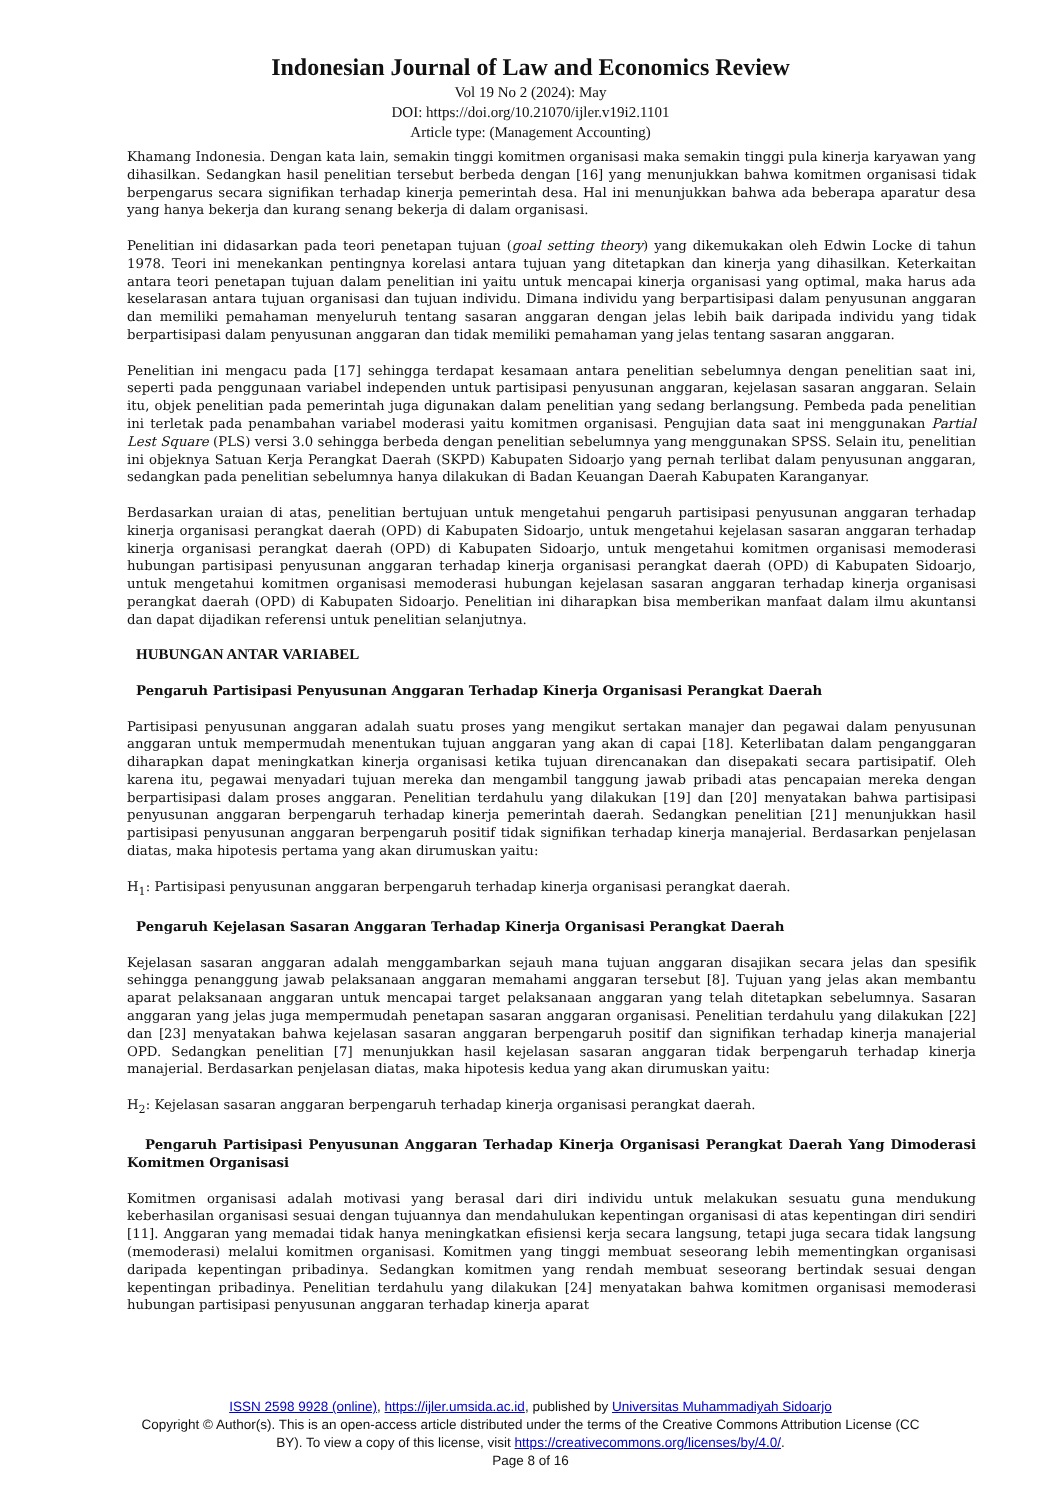Indonesian Journal of Law and Economics Review
Vol 19 No 2 (2024): May
DOI: https://doi.org/10.21070/ijler.v19i2.1101
Article type: (Management Accounting)
Khamang Indonesia. Dengan kata lain, semakin tinggi komitmen organisasi maka semakin tinggi pula kinerja karyawan yang dihasilkan. Sedangkan hasil penelitian tersebut berbeda dengan [16] yang menunjukkan bahwa komitmen organisasi tidak berpengarus secara signifikan terhadap kinerja pemerintah desa. Hal ini menunjukkan bahwa ada beberapa aparatur desa yang hanya bekerja dan kurang senang bekerja di dalam organisasi.
Penelitian ini didasarkan pada teori penetapan tujuan (goal setting theory) yang dikemukakan oleh Edwin Locke di tahun 1978. Teori ini menekankan pentingnya korelasi antara tujuan yang ditetapkan dan kinerja yang dihasilkan. Keterkaitan antara teori penetapan tujuan dalam penelitian ini yaitu untuk mencapai kinerja organisasi yang optimal, maka harus ada keselarasan antara tujuan organisasi dan tujuan individu. Dimana individu yang berpartisipasi dalam penyusunan anggaran dan memiliki pemahaman menyeluruh tentang sasaran anggaran dengan jelas lebih baik daripada individu yang tidak berpartisipasi dalam penyusunan anggaran dan tidak memiliki pemahaman yang jelas tentang sasaran anggaran.
Penelitian ini mengacu pada [17] sehingga terdapat kesamaan antara penelitian sebelumnya dengan penelitian saat ini, seperti pada penggunaan variabel independen untuk partisipasi penyusunan anggaran, kejelasan sasaran anggaran. Selain itu, objek penelitian pada pemerintah juga digunakan dalam penelitian yang sedang berlangsung. Pembeda pada penelitian ini terletak pada penambahan variabel moderasi yaitu komitmen organisasi. Pengujian data saat ini menggunakan Partial Lest Square (PLS) versi 3.0 sehingga berbeda dengan penelitian sebelumnya yang menggunakan SPSS. Selain itu, penelitian ini objeknya Satuan Kerja Perangkat Daerah (SKPD) Kabupaten Sidoarjo yang pernah terlibat dalam penyusunan anggaran, sedangkan pada penelitian sebelumnya hanya dilakukan di Badan Keuangan Daerah Kabupaten Karanganyar.
Berdasarkan uraian di atas, penelitian bertujuan untuk mengetahui pengaruh partisipasi penyusunan anggaran terhadap kinerja organisasi perangkat daerah (OPD) di Kabupaten Sidoarjo, untuk mengetahui kejelasan sasaran anggaran terhadap kinerja organisasi perangkat daerah (OPD) di Kabupaten Sidoarjo, untuk mengetahui komitmen organisasi memoderasi hubungan partisipasi penyusunan anggaran terhadap kinerja organisasi perangkat daerah (OPD) di Kabupaten Sidoarjo, untuk mengetahui komitmen organisasi memoderasi hubungan kejelasan sasaran anggaran terhadap kinerja organisasi perangkat daerah (OPD) di Kabupaten Sidoarjo. Penelitian ini diharapkan bisa memberikan manfaat dalam ilmu akuntansi dan dapat dijadikan referensi untuk penelitian selanjutnya.
HUBUNGAN ANTAR VARIABEL
Pengaruh Partisipasi Penyusunan Anggaran Terhadap Kinerja Organisasi Perangkat Daerah
Partisipasi penyusunan anggaran adalah suatu proses yang mengikut sertakan manajer dan pegawai dalam penyusunan anggaran untuk mempermudah menentukan tujuan anggaran yang akan di capai [18]. Keterlibatan dalam penganggaran diharapkan dapat meningkatkan kinerja organisasi ketika tujuan direncanakan dan disepakati secara partisipatif. Oleh karena itu, pegawai menyadari tujuan mereka dan mengambil tanggung jawab pribadi atas pencapaian mereka dengan berpartisipasi dalam proses anggaran. Penelitian terdahulu yang dilakukan [19] dan [20] menyatakan bahwa partisipasi penyusunan anggaran berpengaruh terhadap kinerja pemerintah daerah. Sedangkan penelitian [21] menunjukkan hasil partisipasi penyusunan anggaran berpengaruh positif tidak signifikan terhadap kinerja manajerial. Berdasarkan penjelasan diatas, maka hipotesis pertama yang akan dirumuskan yaitu:
H<sub>1</sub>: Partisipasi penyusunan anggaran berpengaruh terhadap kinerja organisasi perangkat daerah.
Pengaruh Kejelasan Sasaran Anggaran Terhadap Kinerja Organisasi Perangkat Daerah
Kejelasan sasaran anggaran adalah menggambarkan sejauh mana tujuan anggaran disajikan secara jelas dan spesifik sehingga penanggung jawab pelaksanaan anggaran memahami anggaran tersebut [8]. Tujuan yang jelas akan membantu aparat pelaksanaan anggaran untuk mencapai target pelaksanaan anggaran yang telah ditetapkan sebelumnya. Sasaran anggaran yang jelas juga mempermudah penetapan sasaran anggaran organisasi. Penelitian terdahulu yang dilakukan [22] dan [23] menyatakan bahwa kejelasan sasaran anggaran berpengaruh positif dan signifikan terhadap kinerja manajerial OPD. Sedangkan penelitian [7] menunjukkan hasil kejelasan sasaran anggaran tidak berpengaruh terhadap kinerja manajerial. Berdasarkan penjelasan diatas, maka hipotesis kedua yang akan dirumuskan yaitu:
H<sub>2</sub>: Kejelasan sasaran anggaran berpengaruh terhadap kinerja organisasi perangkat daerah.
Pengaruh Partisipasi Penyusunan Anggaran Terhadap Kinerja Organisasi Perangkat Daerah Yang Dimoderasi Komitmen Organisasi
Komitmen organisasi adalah motivasi yang berasal dari diri individu untuk melakukan sesuatu guna mendukung keberhasilan organisasi sesuai dengan tujuannya dan mendahulukan kepentingan organisasi di atas kepentingan diri sendiri [11]. Anggaran yang memadai tidak hanya meningkatkan efisiensi kerja secara langsung, tetapi juga secara tidak langsung (memoderasi) melalui komitmen organisasi. Komitmen yang tinggi membuat seseorang lebih mementingkan organisasi daripada kepentingan pribadinya. Sedangkan komitmen yang rendah membuat seseorang bertindak sesuai dengan kepentingan pribadinya. Penelitian terdahulu yang dilakukan [24] menyatakan bahwa komitmen organisasi memoderasi hubungan partisipasi penyusunan anggaran terhadap kinerja aparat
ISSN 2598 9928 (online), https://ijler.umsida.ac.id, published by Universitas Muhammadiyah Sidoarjo
Copyright © Author(s). This is an open-access article distributed under the terms of the Creative Commons Attribution License (CC
BY). To view a copy of this license, visit https://creativecommons.org/licenses/by/4.0/.
Page 8 of 16